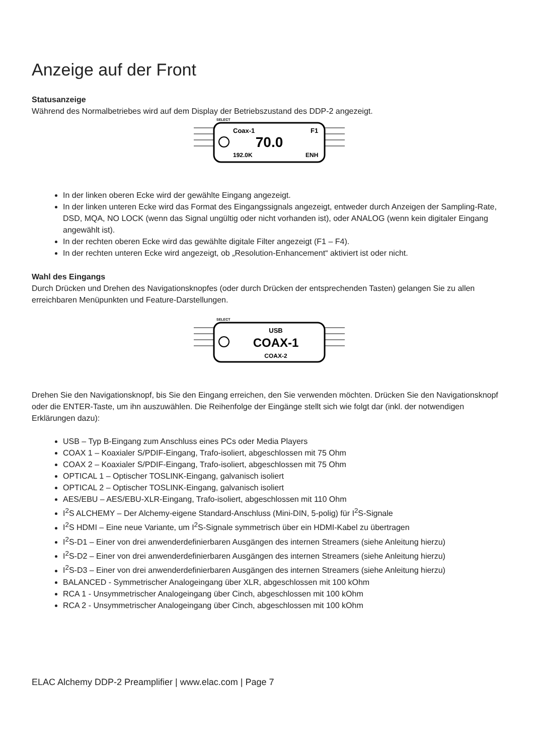Anzeige auf der Front
Statusanzeige
Während des Normalbetriebes wird auf dem Display der Betriebszustand des DDP-2 angezeigt.
SELECT
Coax-1
F1
70.0
192.0K
ENH
In der linken oberen Ecke wird der gewählte Eingang angezeigt.
In der linken unteren Ecke wird das Format des Eingangssignals angezeigt, entweder durch Anzeigen der Sampling-Rate, DSD, MQA, NO LOCK (wenn das Signal ungültig oder nicht vorhanden ist), oder ANALOG (wenn kein digitaler Eingang angewählt ist).
In der rechten oberen Ecke wird das gewählte digitale Filter angezeigt (F1 – F4).
In der rechten unteren Ecke wird angezeigt, ob „Resolution-Enhancement“ aktiviert ist oder nicht.
Wahl des Eingangs
Durch Drücken und Drehen des Navigationsknopfes (oder durch Drücken der entsprechenden Tasten) gelangen Sie zu allen erreichbaren Menüpunkten und Feature-Darstellungen.
SELECT
USB
COAX-1
COAX-2
Drehen Sie den Navigationsknopf, bis Sie den Eingang erreichen, den Sie verwenden möchten. Drücken Sie den Navigationsknopf oder die ENTER-Taste, um ihn auszuwählen. Die Reihenfolge der Eingänge stellt sich wie folgt dar (inkl. der notwendigen Erklärungen dazu):
USB – Typ B-Eingang zum Anschluss eines PCs oder Media Players
COAX 1 – Koaxialer S/PDIF-Eingang, Trafo-isoliert, abgeschlossen mit 75 Ohm
COAX 2 – Koaxialer S/PDIF-Eingang, Trafo-isoliert, abgeschlossen mit 75 Ohm
OPTICAL 1 – Optischer TOSLINK-Eingang, galvanisch isoliert
OPTICAL 2 – Optischer TOSLINK-Eingang, galvanisch isoliert
AES/EBU – AES/EBU-XLR-Eingang, Trafo-isoliert, abgeschlossen mit 110 Ohm
I<sup>2</sup>S ALCHEMY – Der Alchemy-eigene Standard-Anschluss (Mini-DIN, 5-polig) für I<sup>2</sup>S-Signale
I<sup>2</sup>S HDMI – Eine neue Variante, um I<sup>2</sup>S-Signale symmetrisch über ein HDMI-Kabel zu übertragen
I<sup>2</sup>S-D1 – Einer von drei anwenderdefinierbaren Ausgängen des internen Streamers (siehe Anleitung hierzu)
I<sup>2</sup>S-D2 – Einer von drei anwenderdefinierbaren Ausgängen des internen Streamers (siehe Anleitung hierzu)
I<sup>2</sup>S-D3 – Einer von drei anwenderdefinierbaren Ausgängen des internen Streamers (siehe Anleitung hierzu)
BALANCED - Symmetrischer Analogeingang über XLR, abgeschlossen mit 100 kOhm
RCA 1 - Unsymmetrischer Analogeingang über Cinch, abgeschlossen mit 100 kOhm
RCA 2 - Unsymmetrischer Analogeingang über Cinch, abgeschlossen mit 100 kOhm
ELAC Alchemy DDP-2 Preamplifier | www.elac.com | Page 7